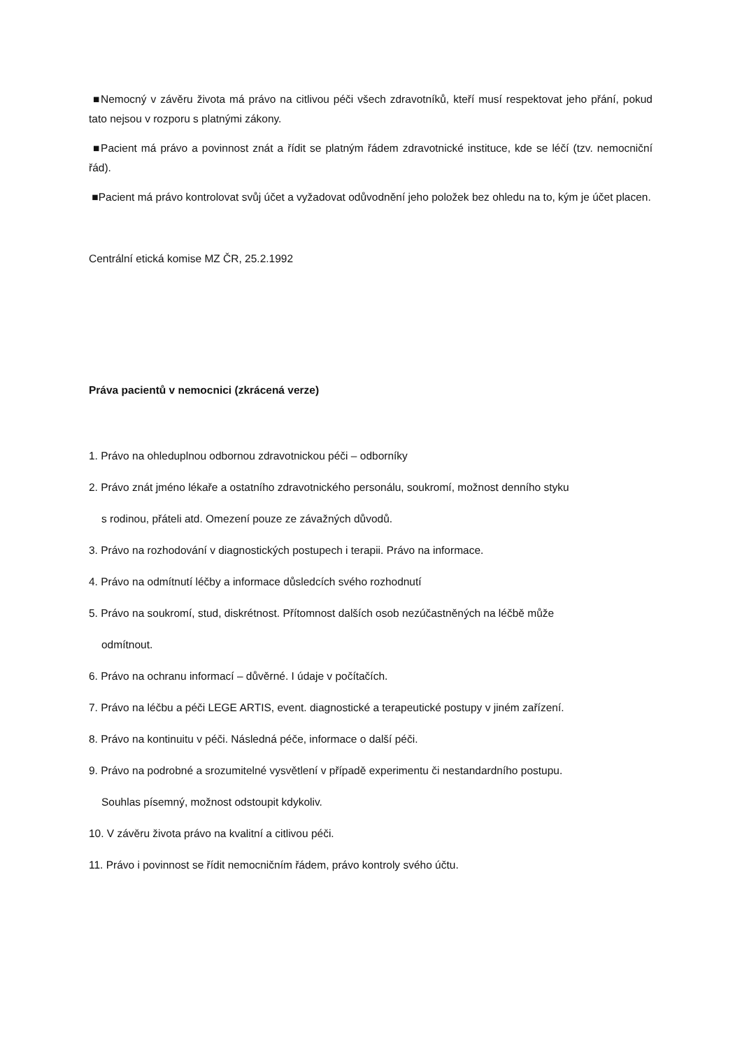■Nemocný v závěru života má právo na citlivou péči všech zdravotníků, kteří musí respektovat jeho přání, pokud tato nejsou v rozporu s platnými zákony.
■Pacient má právo a povinnost znát a řídit se platným řádem zdravotnické instituce, kde se léčí (tzv. nemocniční řád).
■Pacient má právo kontrolovat svůj účet a vyžadovat odůvodnění jeho položek bez ohledu na to, kým je účet placen.
Centrální etická komise MZ ČR, 25.2.1992
Práva pacientů v nemocnici (zkrácená verze)
1. Právo na ohleduplnou odbornou zdravotnickou péči – odborníky
2. Právo znát jméno lékaře a ostatního zdravotnického personálu, soukromí, možnost denního styku
s rodinou, přáteli atd. Omezení pouze ze závažných důvodů.
3. Právo na rozhodování v diagnostických postupech i terapii. Právo na informace.
4. Právo na odmítnutí léčby a informace důsledcích svého rozhodnutí
5. Právo na soukromí, stud, diskrétnost. Přítomnost dalších osob nezúčastněných na léčbě může
odmítnout.
6. Právo na ochranu informací – důvěrné. I údaje v počítačích.
7. Právo na léčbu a péči LEGE ARTIS, event. diagnostické a terapeutické postupy v jiném zařízení.
8. Právo na kontinuitu v péči. Následná péče, informace o další péči.
9. Právo na podrobné a srozumitelné vysvětlení v případě experimentu či nestandardního postupu.
Souhlas písemný, možnost odstoupit kdykoliv.
10. V závěru života právo na kvalitní a citlivou péči.
11. Právo i povinnost se řídit nemocničním řádem, právo kontroly svého účtu.